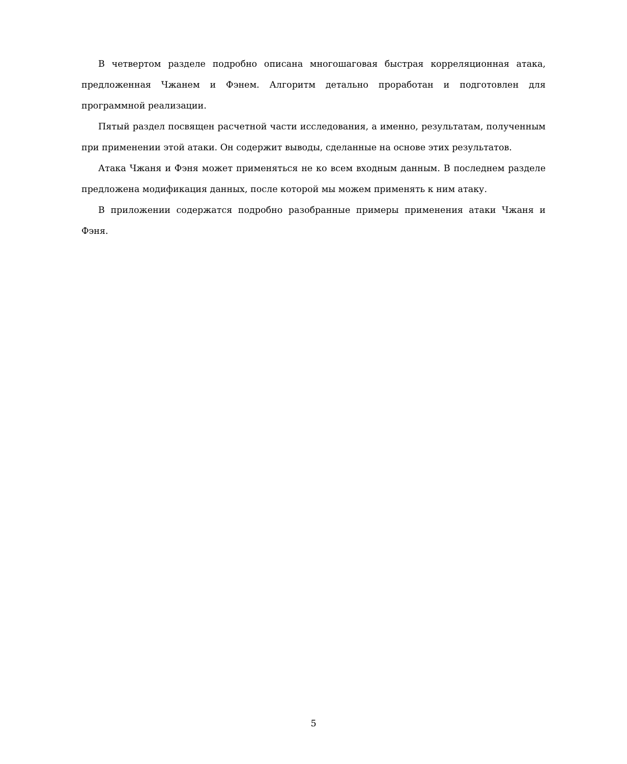В четвертом разделе подробно описана многошаговая быстрая корреляционная атака, предложенная Чжанем и Фэнем. Алгоритм детально проработан и подготовлен для программной реализации.
Пятый раздел посвящен расчетной части исследования, а именно, результатам, полученным при применении этой атаки. Он содержит выводы, сделанные на основе этих результатов.
Атака Чжаня и Фэня может применяться не ко всем входным данным. В последнем разделе предложена модификация данных, после которой мы можем применять к ним атаку.
В приложении содержатся подробно разобранные примеры применения атаки Чжаня и Фэня.
5